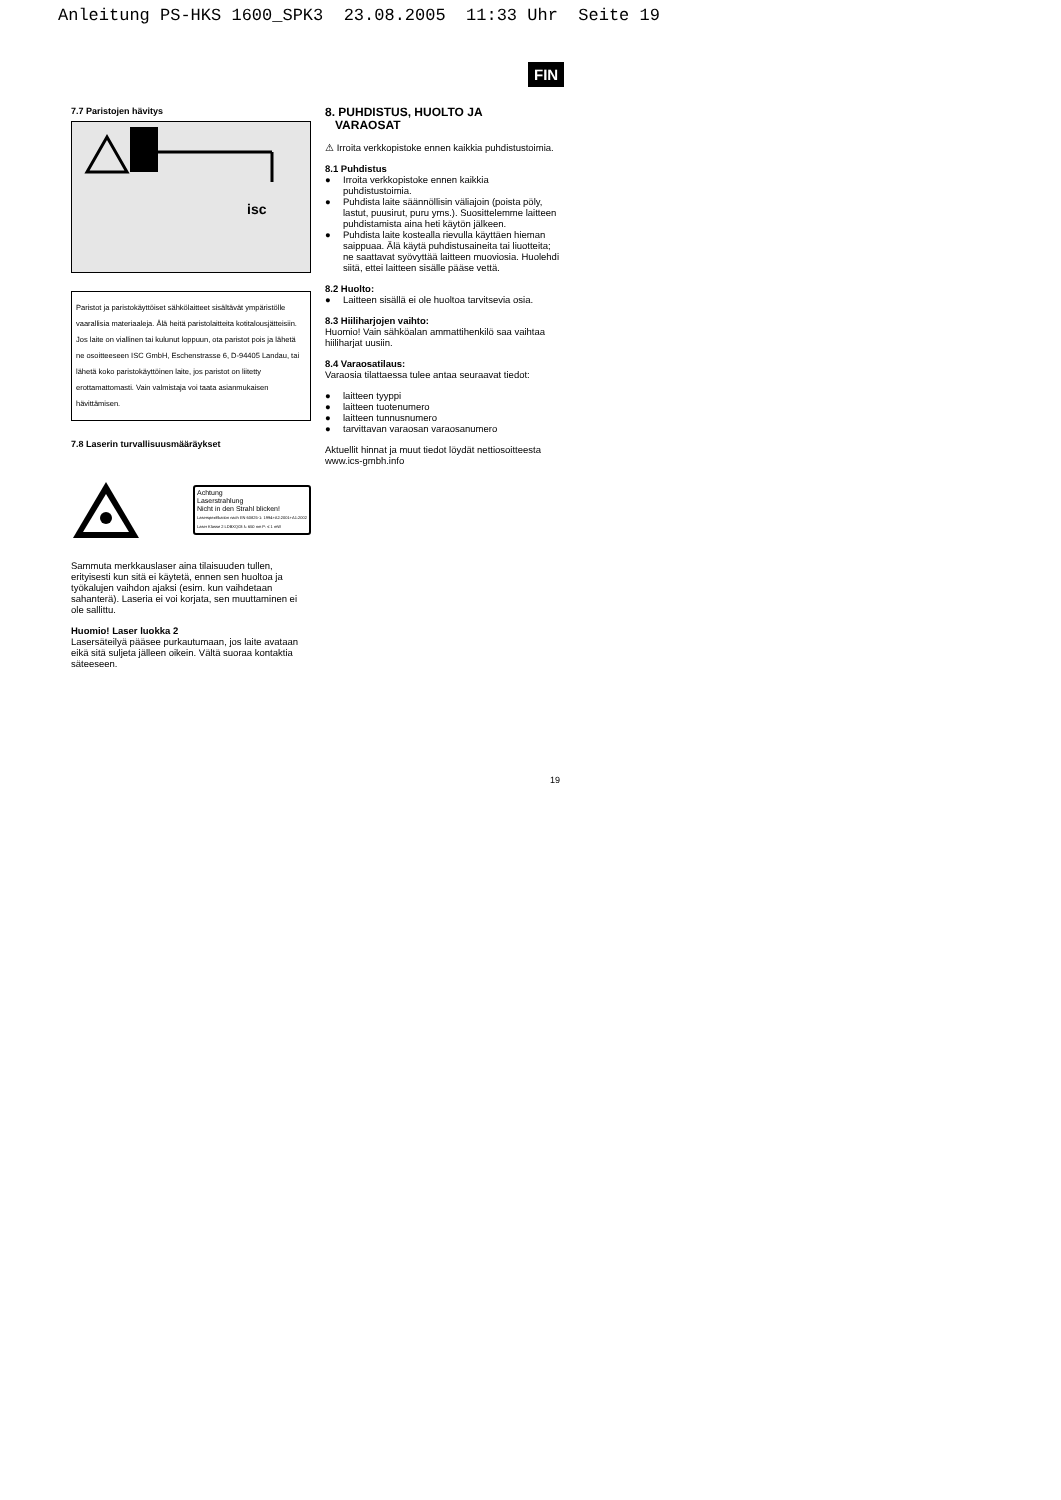Anleitung PS-HKS 1600_SPK3 23.08.2005 11:33 Uhr Seite 19
FIN
7.7 Paristojen hävitys
isc
Paristot ja paristokäyttöiset sähkölaitteet sisältävät ympäristölle vaarallisia materiaaleja. Älä heitä paristolaitteita kotitalousjätteisiin. Jos laite on viallinen tai kulunut loppuun, ota paristot pois ja lähetä ne osoitteeseen ISC GmbH, Eschenstrasse 6, D-94405 Landau, tai lähetä koko paristokäyttöinen laite, jos paristot on liitetty erottamattomasti. Vain valmistaja voi taata asianmukaisen hävittämisen.
7.8 Laserin turvallisuusmääräykset
Achtung
Laserstrahlung
Nicht in den Strahl blicken!
Laserspezifikation nach EN 60825-1: 1994+A2:2001+A1:2002 Laser Klasse 2 LDBXQ03 λ: 650 nm P: ≤ 1 mW
Sammuta merkkauslaser aina tilaisuuden tullen, erityisesti kun sitä ei käytetä, ennen sen huoltoa ja työkalujen vaihdon ajaksi (esim. kun vaihdetaan sahanterä). Laseria ei voi korjata, sen muuttaminen ei ole sallittu.
Huomio! Laser luokka 2
Lasersäteilyä pääsee purkautumaan, jos laite avataan eikä sitä suljeta jälleen oikein. Vältä suoraa kontaktia säteeseen.
8. PUHDISTUS, HUOLTO JA
VARAOSAT
⚠ Irroita verkkopistoke ennen kaikkia puhdistustoimia.
8.1 Puhdistus
● Irroita verkkopistoke ennen kaikkia puhdistustoimia.
● Puhdista laite säännöllisin väliajoin (poista pöly, lastut, puusirut, puru yms.). Suosittelemme laitteen puhdistamista aina heti käytön jälkeen.
● Puhdista laite kostealla rievulla käyttäen hieman saippuaa. Älä käytä puhdistusaineita tai liuotteita; ne saattavat syövyttää laitteen muoviosia. Huolehdi siitä, ettei laitteen sisälle pääse vettä.
8.2 Huolto:
● Laitteen sisällä ei ole huoltoa tarvitsevia osia.
8.3 Hiiliharjojen vaihto:
Huomio! Vain sähköalan ammattihenkilö saa vaihtaa hiiliharjat uusiin.
8.4 Varaosatilaus:
Varaosia tilattaessa tulee antaa seuraavat tiedot:
● laitteen tyyppi
● laitteen tuotenumero
● laitteen tunnusnumero
● tarvittavan varaosan varaosanumero
Aktuellit hinnat ja muut tiedot löydät nettiosoitteesta www.ics-gmbh.info
19